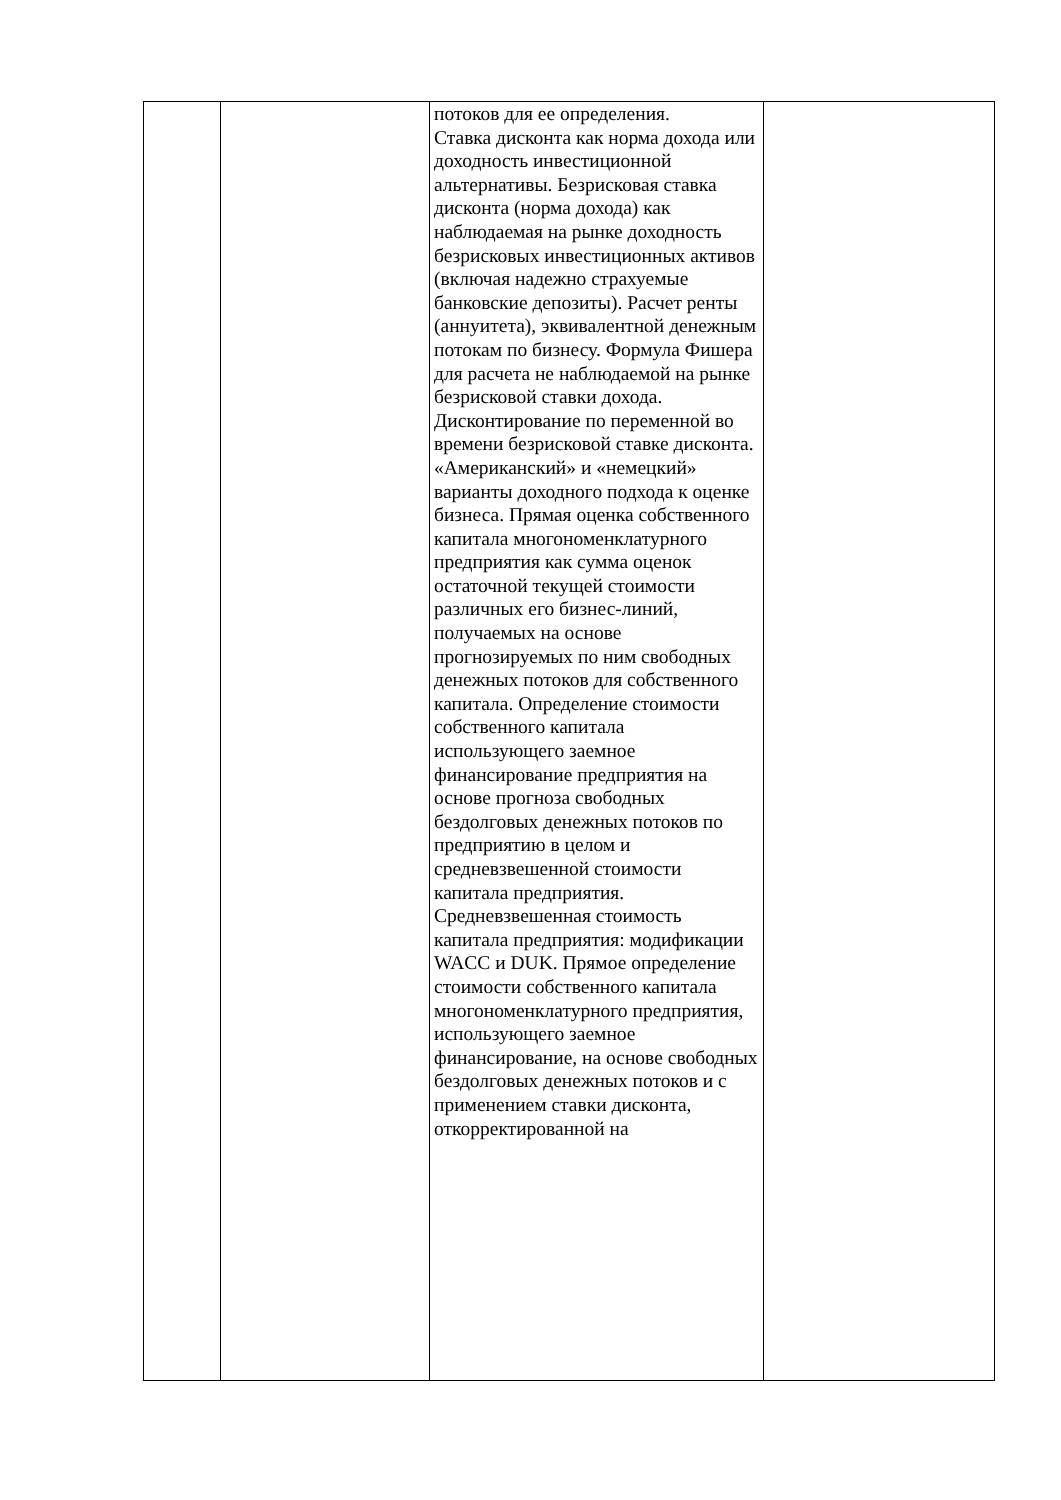| | | потоков для ее определения. Ставка дисконта как норма дохода или доходность инвестиционной альтернативы. Безрисковая ставка дисконта (норма дохода) как наблюдаемая на рынке доходность безрисковых инвестиционных активов (включая надежно страхуемые банковские депозиты). Расчет ренты (аннуитета), эквивалентной денежным потокам по бизнесу. Формула Фишера для расчета не наблюдаемой на рынке безрисковой ставки дохода. Дисконтирование по переменной во времени безрисковой ставке дисконта. «Американский» и «немецкий» варианты доходного подхода к оценке бизнеса. Прямая оценка собственного капитала многономенклатурного предприятия как сумма оценок остаточной текущей стоимости различных его бизнес-линий, получаемых на основе прогнозируемых по ним свободных денежных потоков для собственного капитала. Определение стоимости собственного капитала использующего заемное финансирование предприятия на основе прогноза свободных бездолговых денежных потоков по предприятию в целом и средневзвешенной стоимости капитала предприятия. Средневзвешенная стоимость капитала предприятия: модификации WACC и DUK. Прямое определение стоимости собственного капитала многономенклатурного предприятия, использующего заемное финансирование, на основе свободных бездолговых денежных потоков и с применением ставки дисконта, откорректированной на | |